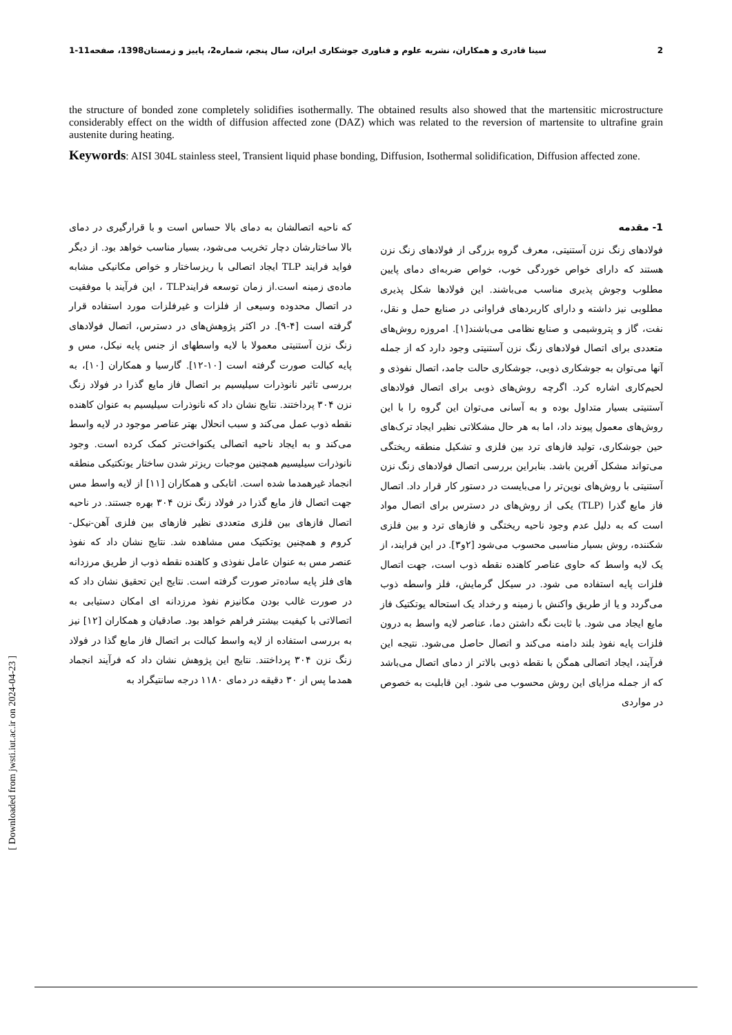2 سینا قادری و همکاران، نشریه علوم و فناوری جوشکاری ایران، سال پنجم، شماره2، پاییز و زمستان1398، صفحه11-1
the structure of bonded zone completely solidifies isothermally. The obtained results also showed that the martensitic microstructure considerably effect on the width of diffusion affected zone (DAZ) which was related to the reversion of martensite to ultrafine grain austenite during heating.
Keywords: AISI 304L stainless steel, Transient liquid phase bonding, Diffusion, Isothermal solidification, Diffusion affected zone.
1- مقدمه
فولادهای زنگ نزن آستنیتی، معرف گروه بزرگی از فولادهای زنگ نزن هستند که دارای خواص خوردگی خوب، خواص ضربه‌ای دمای پایین مطلوب وجوش پذیری مناسب می‌باشند. این فولادها شکل پذیری مطلوبی نیز داشته و دارای کاربردهای فراوانی در صنایع حمل و نقل، نفت، گاز و پتروشیمی و صنایع نظامی می‌باشند[۱]. امروزه روش‌های متعددی برای اتصال فولادهای زنگ نزن آستنیتی وجود دارد که از جمله آنها می‌توان به جوشکاری ذوبی، جوشکاری حالت جامد، اتصال نفوذی و لحیم‌کاری اشاره کرد. اگرچه روش‌های ذوبی برای اتصال فولادهای آستنیتی بسیار متداول بوده و به آسانی می‌توان این گروه را با این روش‌های معمول پیوند داد، اما به هر حال مشکلاتی نظیر ایجاد ترک‌های حین جوشکاری، تولید فازهای ترد بین فلزی و تشکیل منطقه ریختگی می‌تواند مشکل آفرین باشد. بنابراین بررسی اتصال فولادهای زنگ نزن آستنیتی با روش‌های نوین‌تر را می‌بایست در دستور کار قرار داد. اتصال فاز مایع گذرا (TLP) یکی از روش‌های در دسترس برای اتصال مواد است که به دلیل عدم وجود ناحیه ریختگی و فازهای ترد و بین فلزی شکننده، روش بسیار مناسبی محسوب می‌شود [۲و۳]. در این فرایند، از یک لایه واسط که حاوی عناصر کاهنده نقطه ذوب است، جهت اتصال فلزات پایه استفاده می شود. در سیکل گرمایش، فلز واسطه ذوب می‌گردد و یا از طریق واکنش با زمینه و رخداد یک استحاله یوتکتیک فاز مایع ایجاد می شود. با ثابت نگه داشتن دما، عناصر لایه واسط به درون فلزات پایه نفوذ بلند دامنه می‌کند و اتصال حاصل می‌شود. نتیجه این فرآیند، ایجاد اتصالی همگن با نقطه ذوبی بالاتر از دمای اتصال می‌باشد که از جمله مزایای این روش محسوب می شود. این قابلیت به خصوص در مواردی
که ناحیه اتصالشان به دمای بالا حساس است و با قرارگیری در دمای بالا ساختارشان دچار تخریب می‌شود، بسیار مناسب خواهد بود. از دیگر فواید فرایند TLP ایجاد اتصالی با ریزساختار و خواص مکانیکی مشابه ماده‌ی زمینه است.از زمان توسعه فرایندTLP ، این فرآیند با موفقیت در اتصال محدوده وسیعی از فلزات و غیرفلزات مورد استفاده قرار گرفته است [۴-۹]. در اکثر پژوهش‌های در دسترس، اتصال فولادهای زنگ نزن آستنیتی معمولا با لایه واسطهای از جنس پایه نیکل، مس و پایه کبالت صورت گرفته است [۱۰-۱۲]. گارسیا و همکاران [۱۰]، به بررسی تاثیر نانوذرات سیلیسیم بر اتصال فاز مایع گذرا در فولاد زنگ نزن ۳۰۴ پرداختند. نتایج نشان داد که نانوذرات سیلیسیم به عنوان کاهنده نقطه ذوب عمل می‌کند و سبب انحلال بهتر عناصر موجود در لایه واسط می‌کند و به ایجاد ناحیه اتصالی یکنواخت‌تر کمک کرده است. وجود نانوذرات سیلیسیم همچنین موجبات ریزتر شدن ساختار یوتکتیکی منطقه انجماد غیرهمدما شده است. اتابکی و همکاران [۱۱] از لایه واسط مس جهت اتصال فاز مایع گذرا در فولاد زنگ نزن ۳۰۴ بهره جستند. در ناحیه اتصال فازهای بین فلزی متعددی نظیر فازهای بین فلزی آهن-نیکل-کروم و همچنین یوتکتیک مس مشاهده شد. نتایج نشان داد که نفوذ عنصر مس به عنوان عامل نفوذی و کاهنده نقطه ذوب از طریق مرزدانه های فلز پایه ساده‌تر صورت گرفته است. نتایج این تحقیق نشان داد که در صورت غالب بودن مکانیزم نفوذ مرزدانه ای امکان دستیابی به اتصالاتی با کیفیت بیشتر فراهم خواهد بود. صادقیان و همکاران [۱۲] نیز به بررسی استفاده از لایه واسط کبالت بر اتصال فاز مایع گذا در فولاد زنگ نزن ۳۰۴ پرداختند. نتایج این پژوهش نشان داد که فرآیند انجماد همدما پس از ۳۰ دقیقه در دمای ۱۱۸۰ درجه سانتیگراد به
[ Downloaded from jwsti.iut.ac.ir on 2024-04-23 ]